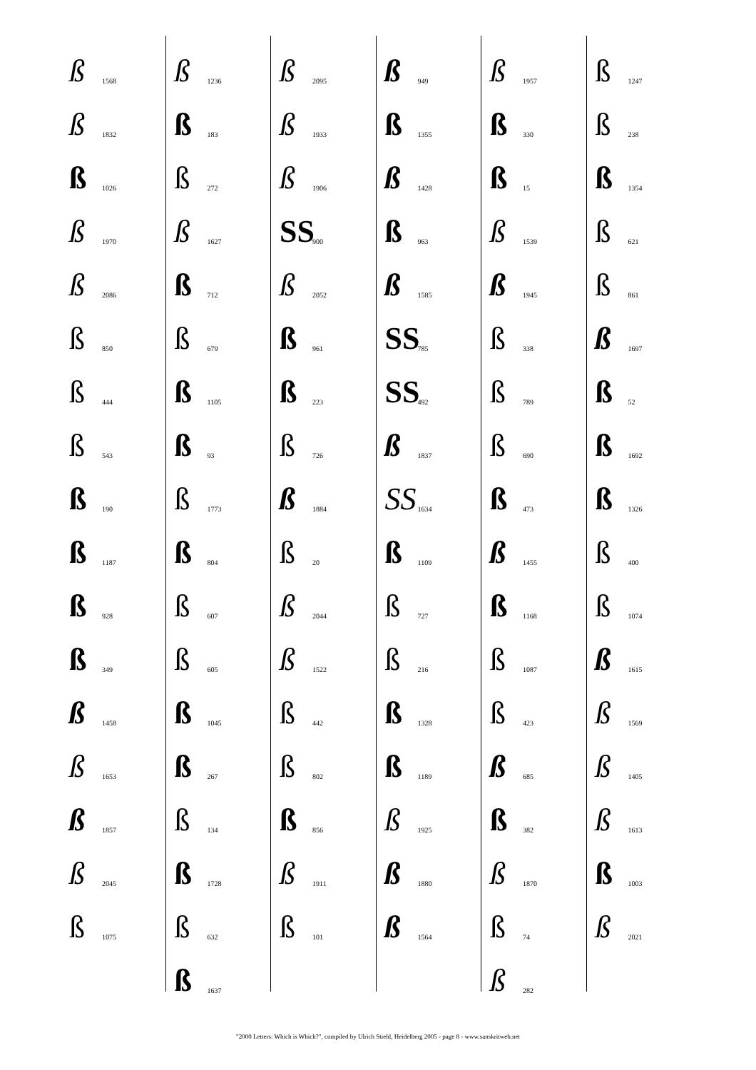ß 1568
ß 1832
ß 1026
ß 1970
ß 2086
ß 850
ß 444
ß 543
ß 190
ß 1187
ß 928
ß 349
ß 1458
ß 1653
ß 1857
ß 2045
ß 1075
ß 1236
ß 183
ß 272
ß 1627
ß 712
ß 679
ß 1105
ß 93
ß 1773
ß 804
ß 607
ß 605
ß 1045
ß 267
ß 134
ß 1728
ß 632
ß 1637
ß 2095
ß 1933
ß 1906
SS 900
ß 2052
ß 961
ß 223
ß 726
ß 1884
ß 20
ß 2044
ß 1522
ß 442
ß 802
ß 856
ß 1911
ß 101
ß 949
ß 1355
ß 1428
ß 963
ß 1585
SS 785
SS 492
ß 1837
SS 1634
ß 1109
ß 727
ß 216
ß 1328
ß 1189
ß 1925
ß 1880
ß 1564
ß 1957
ß 330
ß 15
ß 1539
ß 1945
ß 338
ß 789
ß 690
ß 473
ß 1455
ß 1168
ß 1087
ß 423
ß 685
ß 382
ß 1870
ß 74
ß 282
ß 1247
ß 238
ß 1354
ß 621
ß 861
ß 1697
ß 52
ß 1692
ß 1326
ß 400
ß 1074
ß 1615
ß 1569
ß 1405
ß 1613
ß 1003
ß 2021
"2000 Letters: Which is Which?", compiled by Ulrich Stiehl, Heidelberg 2005 - page 8 - www.sanskritweb.net